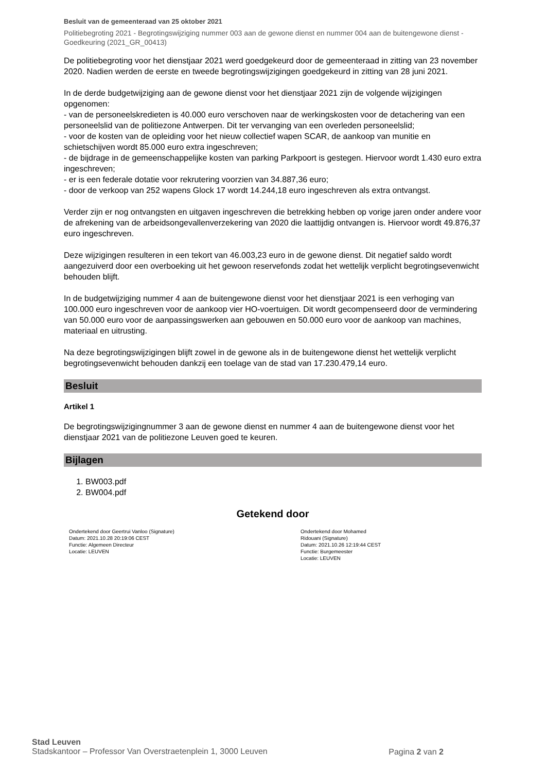Besluit van de gemeenteraad van 25 oktober 2021
Politiebegroting 2021 - Begrotingswijziging nummer 003 aan de gewone dienst en nummer 004 aan de buitengewone dienst - Goedkeuring (2021_GR_00413)
De politiebegroting voor het dienstjaar 2021 werd goedgekeurd door de gemeenteraad in zitting van 23 november 2020. Nadien werden de eerste en tweede begrotingswijzigingen goedgekeurd in zitting van 28 juni 2021.
In de derde budgetwijziging aan de gewone dienst voor het dienstjaar 2021 zijn de volgende wijzigingen opgenomen:
- van de personeelskredieten is 40.000 euro verschoven naar de werkingskosten voor de detachering van een personeelslid van de politiezone Antwerpen. Dit ter vervanging van een overleden personeelslid;
- voor de kosten van de opleiding voor het nieuw collectief wapen SCAR, de aankoop van munitie en schietschijven wordt 85.000 euro extra ingeschreven;
- de bijdrage in de gemeenschappelijke kosten van parking Parkpoort is gestegen. Hiervoor wordt 1.430 euro extra ingeschreven;
- er is een federale dotatie voor rekrutering voorzien van 34.887,36 euro;
- door de verkoop van 252 wapens Glock 17 wordt 14.244,18 euro ingeschreven als extra ontvangst.
Verder zijn er nog ontvangsten en uitgaven ingeschreven die betrekking hebben op vorige jaren onder andere voor de afrekening van de arbeidsongevallenverzekering van 2020 die laattijdig ontvangen is. Hiervoor wordt 49.876,37 euro ingeschreven.
Deze wijzigingen resulteren in een tekort van 46.003,23 euro in de gewone dienst. Dit negatief saldo wordt aangezuiverd door een overboeking uit het gewoon reservefonds zodat het wettelijk verplicht begrotingsevenwicht behouden blijft.
In de budgetwijziging nummer 4 aan de buitengewone dienst voor het dienstjaar 2021 is een verhoging van 100.000 euro ingeschreven voor de aankoop vier HO-voertuigen. Dit wordt gecompenseerd door de vermindering van 50.000 euro voor de aanpassingswerken aan gebouwen en 50.000 euro voor de aankoop van machines, materiaal en uitrusting.
Na deze begrotingswijzigingen blijft zowel in de gewone als in de buitengewone dienst het wettelijk verplicht begrotingsevenwicht behouden dankzij een toelage van de stad van 17.230.479,14 euro.
Besluit
Artikel 1
De begrotingswijzigingnummer 3 aan de gewone dienst en nummer 4 aan de buitengewone dienst voor het dienstjaar 2021 van de politiezone Leuven goed te keuren.
Bijlagen
1. BW003.pdf
2. BW004.pdf
Getekend door
Ondertekend door Geertrui Vanloo (Signature)
Datum: 2021.10.28 20:19:06 CEST
Functie: Algemeen Directeur
Locatie: LEUVEN
Ondertekend door Mohamed Ridouani (Signature)
Datum: 2021.10.26 12:19:44 CEST
Functie: Burgemeester
Locatie: LEUVEN
Stad Leuven
Stadskantoor – Professor Van Overstraetenplein 1, 3000 Leuven
Pagina 2 van 2